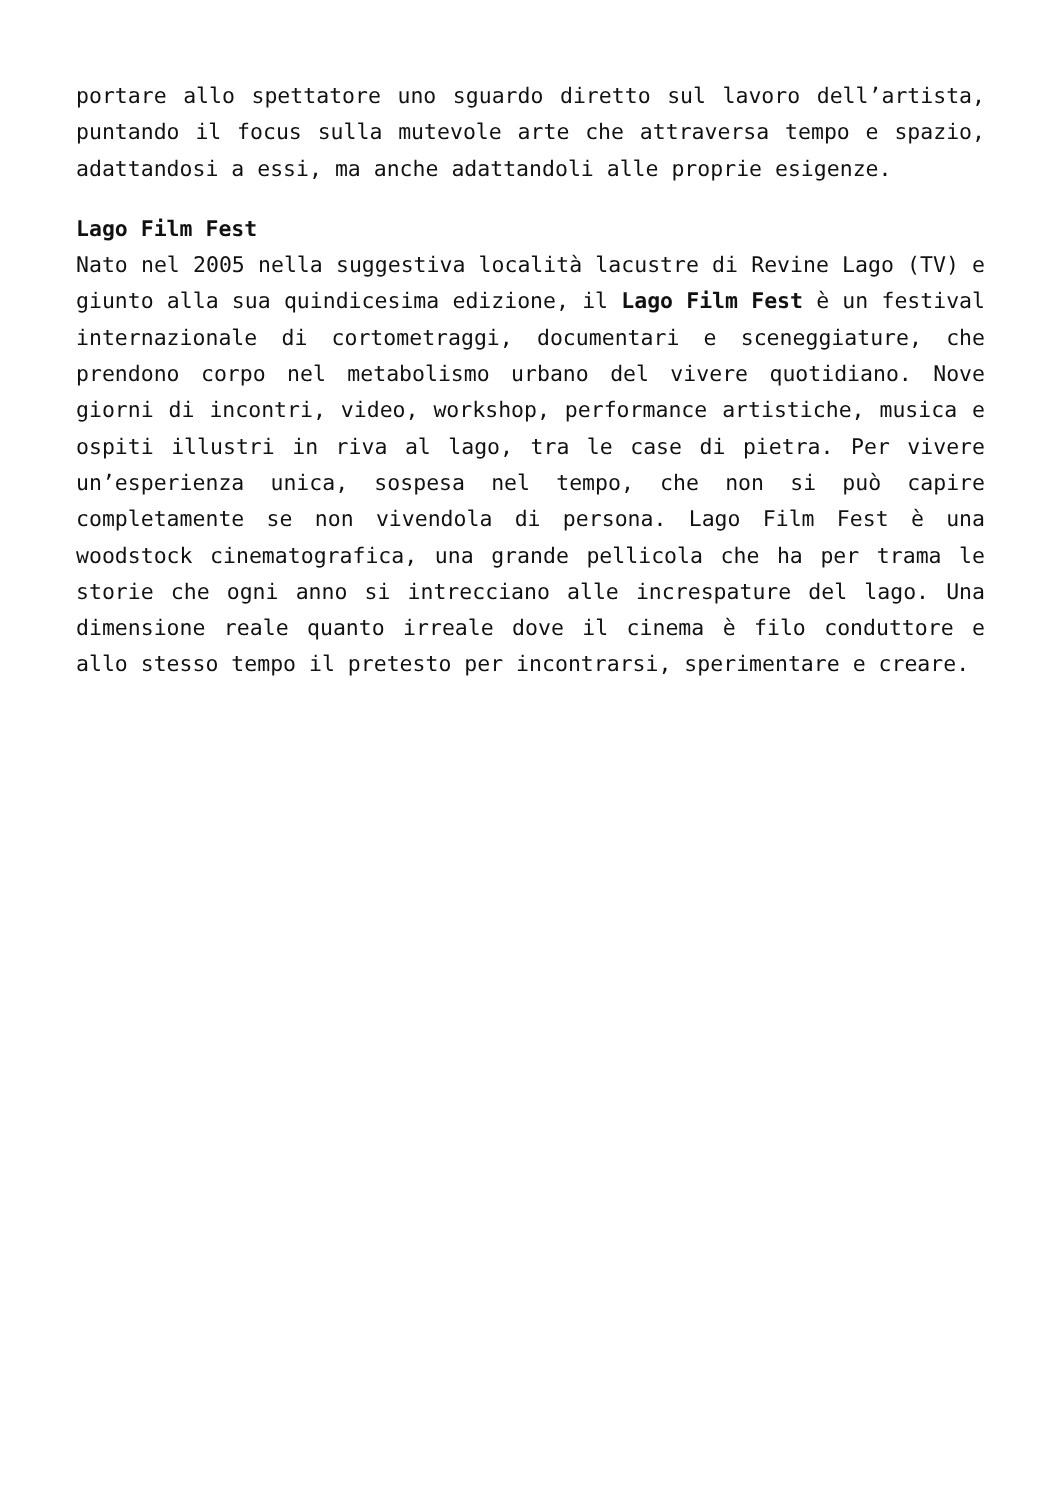portare allo spettatore uno sguardo diretto sul lavoro dell’artista, puntando il focus sulla mutevole arte che attraversa tempo e spazio, adattandosi a essi, ma anche adattandoli alle proprie esigenze.
Lago Film Fest
Nato nel 2005 nella suggestiva località lacustre di Revine Lago (TV) e giunto alla sua quindicesima edizione, il Lago Film Fest è un festival internazionale di cortometraggi, documentari e sceneggiature, che prendono corpo nel metabolismo urbano del vivere quotidiano. Nove giorni di incontri, video, workshop, performance artistiche, musica e ospiti illustri in riva al lago, tra le case di pietra. Per vivere un’esperienza unica, sospesa nel tempo, che non si può capire completamente se non vivendola di persona. Lago Film Fest è una woodstock cinematografica, una grande pellicola che ha per trama le storie che ogni anno si intrecciano alle increspature del lago. Una dimensione reale quanto irreale dove il cinema è filo conduttore e allo stesso tempo il pretesto per incontrarsi, sperimentare e creare.